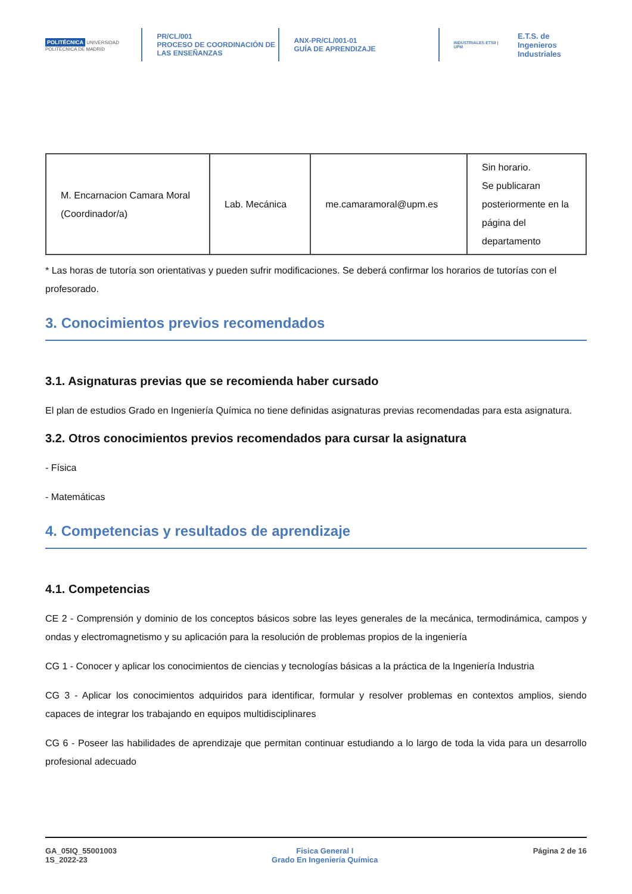POLITÉCNICA UNIVERSIDAD POLITÉCNICA DE MADRID
PR/CL/001
PROCESO DE COORDINACIÓN DE
LAS ENSEÑANZAS
ANX-PR/CL/001-01
GUÍA DE APRENDIZAJE
INDUSTRIALES ETSII | UPM E.T.S. de Ingenieros
Industriales
| M. Encarnacion Camara Moral (Coordinador/a) | Lab. Mecánica | me.camaramoral@upm.es | Sin horario. Se publicaran posteriormente en la página del departamento |
* Las horas de tutoría son orientativas y pueden sufrir modificaciones. Se deberá confirmar los horarios de tutorías con el profesorado.
3. Conocimientos previos recomendados
3.1. Asignaturas previas que se recomienda haber cursado
El plan de estudios Grado en Ingeniería Química no tiene definidas asignaturas previas recomendadas para esta asignatura.
3.2. Otros conocimientos previos recomendados para cursar la asignatura
- Física
- Matemáticas
4. Competencias y resultados de aprendizaje
4.1. Competencias
CE 2 - Comprensión y dominio de los conceptos básicos sobre las leyes generales de la mecánica, termodinámica, campos y ondas y electromagnetismo y su aplicación para la resolución de problemas propios de la ingeniería
CG 1 - Conocer y aplicar los conocimientos de ciencias y tecnologías básicas a la práctica de la Ingeniería Industria
CG 3 - Aplicar los conocimientos adquiridos para identificar, formular y resolver problemas en contextos amplios, siendo capaces de integrar los trabajando en equipos multidisciplinares
CG 6 - Poseer las habilidades de aprendizaje que permitan continuar estudiando a lo largo de toda la vida para un desarrollo profesional adecuado
GA_05IQ_55001003
1S_2022-23
Fisica General I
Grado En Ingeniería Química
Página 2 de 16